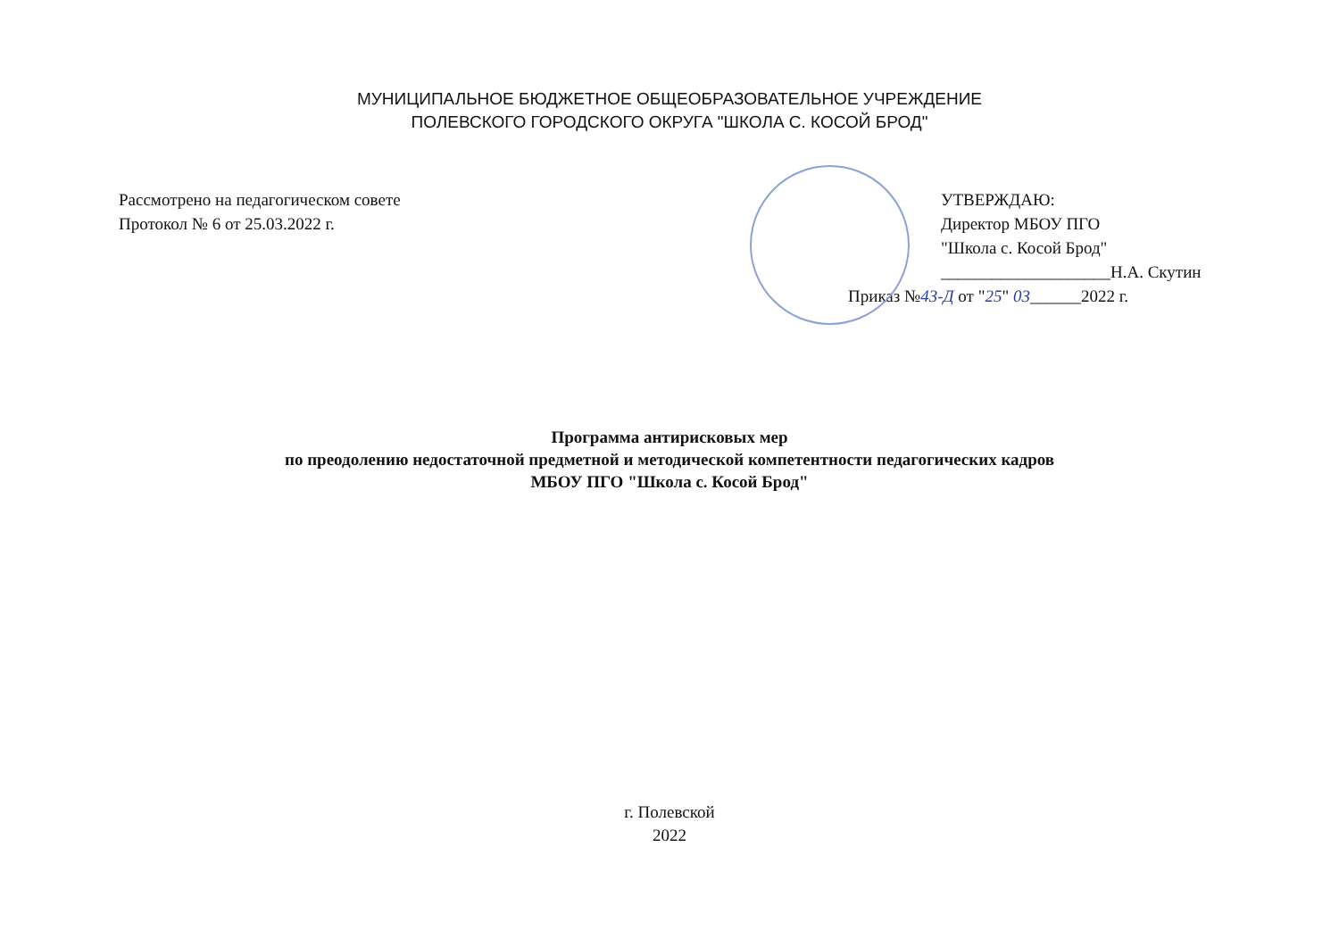МУНИЦИПАЛЬНОЕ БЮДЖЕТНОЕ ОБЩЕОБРАЗОВАТЕЛЬНОЕ УЧРЕЖДЕНИЕ
ПОЛЕВСКОГО ГОРОДСКОГО ОКРУГА "ШКОЛА С. КОСОЙ БРОД"
Рассмотрено на педагогическом совете
Протокол № 6 от 25.03.2022 г.
УТВЕРЖДАЮ:
Директор МБОУ ПГО
"Школа с. Косой Брод"
____________________Н.А. Скутин
Приказ №43-Д от "25" 03______2022 г.
Программа антирисковых мер
по преодолению недостаточной предметной и методической компетентности педагогических кадров
МБОУ ПГО "Школа с. Косой Брод"
г. Полевской
2022